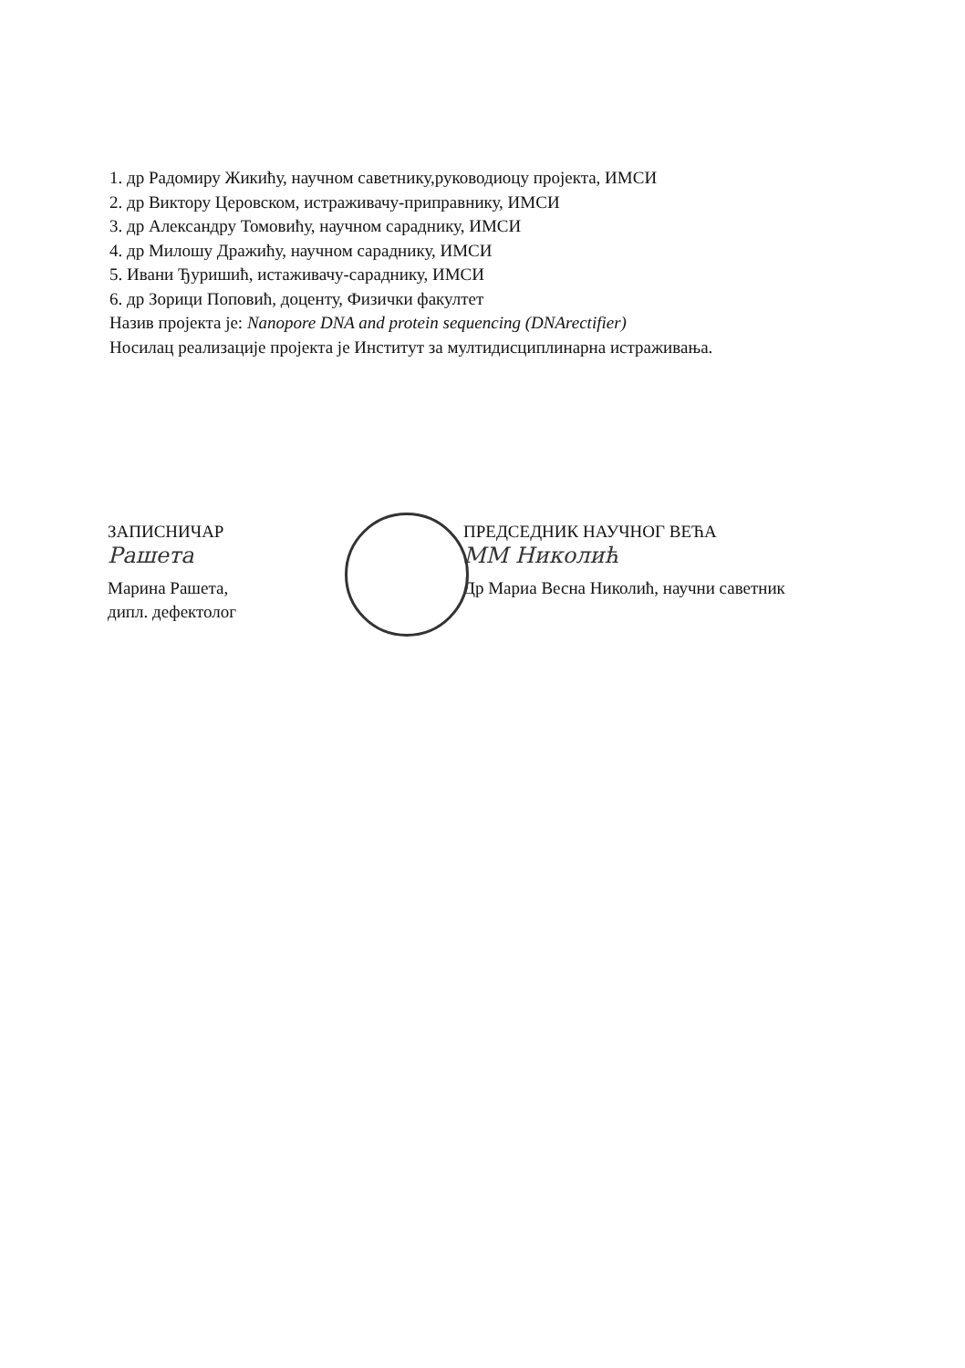1. др Радомиру Жикићу, научном саветнику,руководиоцу пројекта, ИМСИ
2. др Виктору Церовском, истраживачу-приправнику, ИМСИ
3. др Александру Томовићу, научном сараднику, ИМСИ
4. др Милошу Дражићу, научном сараднику, ИМСИ
5. Ивани Ђуришић, истаживачу-сараднику, ИМСИ
6. др Зорици Поповић, доценту, Физички факултет
Назив пројекта је: Nanopore DNA and protein sequencing (DNArectifier)
Носилац реализације пројекта је Институт за мултидисциплинарна истраживања.
ЗАПИСНИЧАР
Рашета
Марина Рашета,
дипл. дефектолог
ПРЕДСЕДНИК НАУЧНОГ ВЕЋА
ММ Николић
Др Мариа Весна Николић, научни саветник